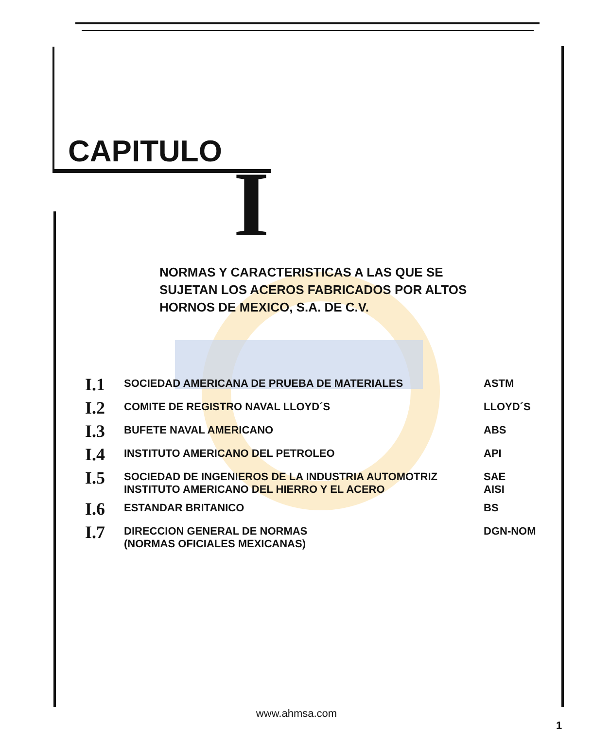CAPITULO
I
NORMAS Y CARACTERISTICAS A LAS QUE SE SUJETAN LOS ACEROS FABRICADOS POR ALTOS HORNOS DE MEXICO, S.A. DE C.V.
| I.1 | SOCIEDAD AMERICANA DE PRUEBA DE MATERIALES | ASTM |
| I.2 | COMITE DE REGISTRO NAVAL LLOYD´S | LLOYD´S |
| I.3 | BUFETE NAVAL AMERICANO | ABS |
| I.4 | INSTITUTO AMERICANO DEL PETROLEO | API |
| I.5 | SOCIEDAD DE INGENIEROS DE LA INDUSTRIA AUTOMOTRIZ INSTITUTO AMERICANO DEL HIERRO Y EL ACERO | SAE AISI |
| I.6 | ESTANDAR BRITANICO | BS |
| I.7 | DIRECCION GENERAL DE NORMAS (NORMAS OFICIALES MEXICANAS) | DGN-NOM |
www.ahmsa.com
1